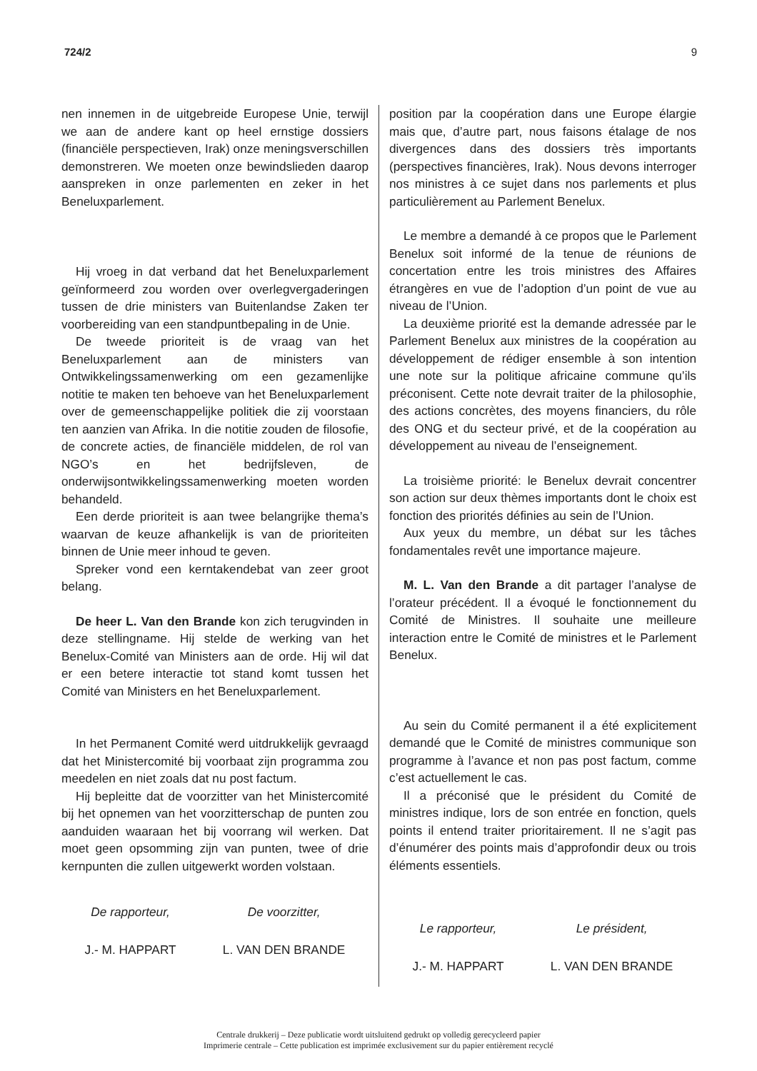724/2 9
nen innemen in de uitgebreide Europese Unie, terwijl we aan de andere kant op heel ernstige dossiers (financiële perspectieven, Irak) onze meningsverschillen demonstreren. We moeten onze bewindslieden daarop aanspreken in onze parlementen en zeker in het Beneluxparlement.
Hij vroeg in dat verband dat het Beneluxparlement geïnformeerd zou worden over overlegvergaderingen tussen de drie ministers van Buitenlandse Zaken ter voorbereiding van een standpuntbepaling in de Unie.
De tweede prioriteit is de vraag van het Beneluxparlement aan de ministers van Ontwikkelingssamenwerking om een gezamenlijke notitie te maken ten behoeve van het Beneluxparlement over de gemeenschappelijke politiek die zij voorstaan ten aanzien van Afrika. In die notitie zouden de filosofie, de concrete acties, de financiële middelen, de rol van NGO’s en het bedrijfsleven, de onderwijsontwikkelingssamenwerking moeten worden behandeld.
Een derde prioriteit is aan twee belangrijke thema’s waarvan de keuze afhankelijk is van de prioriteiten binnen de Unie meer inhoud te geven.
Spreker vond een kerntakendebat van zeer groot belang.
De heer L. Van den Brande kon zich terugvinden in deze stellingname. Hij stelde de werking van het Benelux-Comité van Ministers aan de orde. Hij wil dat er een betere interactie tot stand komt tussen het Comité van Ministers en het Beneluxparlement.
In het Permanent Comité werd uitdrukkelijk gevraagd dat het Ministercomité bij voorbaat zijn programma zou meedelen en niet zoals dat nu post factum.
Hij bepleitte dat de voorzitter van het Ministercomité bij het opnemen van het voorzitterschap de punten zou aanduiden waaraan het bij voorrang wil werken. Dat moet geen opsomming zijn van punten, twee of drie kernpunten die zullen uitgewerkt worden volstaan.
De rapporteur,
J.- M. HAPPART
De voorzitter,
L. VAN DEN BRANDE
position par la coopération dans une Europe élargie mais que, d’autre part, nous faisons étalage de nos divergences dans des dossiers très importants (perspectives financières, Irak). Nous devons interroger nos ministres à ce sujet dans nos parlements et plus particulièrement au Parlement Benelux.
Le membre a demandé à ce propos que le Parlement Benelux soit informé de la tenue de réunions de concertation entre les trois ministres des Affaires étrangères en vue de l’adoption d’un point de vue au niveau de l’Union.
La deuxième priorité est la demande adressée par le Parlement Benelux aux ministres de la coopération au développement de rédiger ensemble à son intention une note sur la politique africaine commune qu’ils préconisent. Cette note devrait traiter de la philosophie, des actions concrètes, des moyens financiers, du rôle des ONG et du secteur privé, et de la coopération au développement au niveau de l’enseignement.
La troisième priorité: le Benelux devrait concentrer son action sur deux thèmes importants dont le choix est fonction des priorités définies au sein de l’Union.
Aux yeux du membre, un débat sur les tâches fondamentales revêt une importance majeure.
M. L. Van den Brande a dit partager l’analyse de l’orateur précédent. Il a évoqué le fonctionnement du Comité de Ministres. Il souhaite une meilleure interaction entre le Comité de ministres et le Parlement Benelux.
Au sein du Comité permanent il a été explicitement demandé que le Comité de ministres communique son programme à l’avance et non pas post factum, comme c’est actuellement le cas.
Il a préconisé que le président du Comité de ministres indique, lors de son entrée en fonction, quels points il entend traiter prioritairement. Il ne s’agit pas d’énumérer des points mais d’approfondir deux ou trois éléments essentiels.
Le rapporteur,
J.- M. HAPPART
Le président,
L. VAN DEN BRANDE
Centrale drukkerij – Deze publicatie wordt uitsluitend gedrukt op volledig gerecycleerd papier
Imprimerie centrale – Cette publication est imprimée exclusivement sur du papier entièrement recyclé